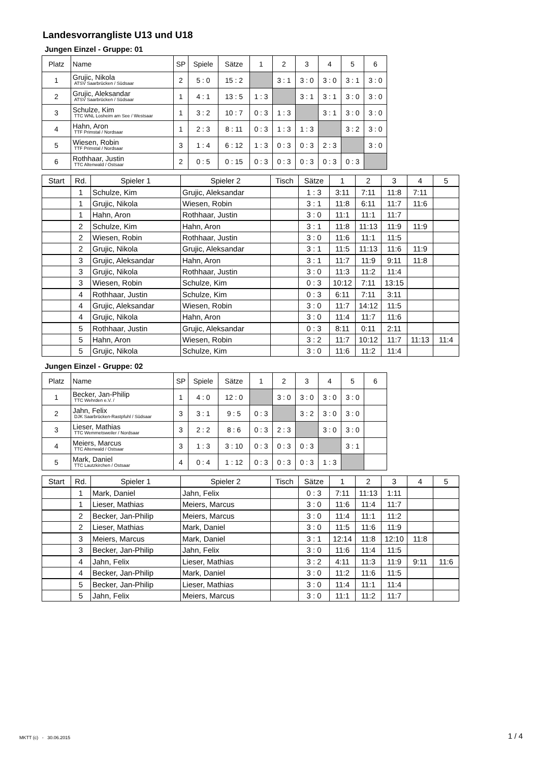Landesvorrangliste U13 und U18
Jungen Einzel - Gruppe: 01
| Platz | Name | SP | Spiele | Sätze | 1 | 2 | 3 | 4 | 5 | 6 |
| 1 | Grujic, Nikola ATSV Saarbrücken / Südsaar | 2 | 5 : 0 | 15 : 2 | | 3 : 1 | 3 : 0 | 3 : 0 | 3 : 1 | 3 : 0 |
| 2 | Grujic, Aleksandar ATSV Saarbrücken / Südsaar | 1 | 4 : 1 | 13 : 5 | 1 : 3 | | 3 : 1 | 3 : 1 | 3 : 0 | 3 : 0 |
| 3 | Schulze, Kim TTC WNL Losheim am See / Westsaar | 1 | 3 : 2 | 10 : 7 | 0 : 3 | 1 : 3 | | 3 : 1 | 3 : 0 | 3 : 0 |
| 4 | Hahn, Aron TTF Primstal / Nordsaar | 1 | 2 : 3 | 8 : 11 | 0 : 3 | 1 : 3 | 1 : 3 | | 3 : 2 | 3 : 0 |
| 5 | Wiesen, Robin TTF Primstal / Nordsaar | 3 | 1 : 4 | 6 : 12 | 1 : 3 | 0 : 3 | 0 : 3 | 2 : 3 | | 3 : 0 |
| 6 | Rothhaar, Justin TTC Altenwald / Ostsaar | 2 | 0 : 5 | 0 : 15 | 0 : 3 | 0 : 3 | 0 : 3 | 0 : 3 | 0 : 3 | |
| Start | Rd. | Spieler 1 | Spieler 2 | Tisch | Sätze | 1 | 2 | 3 | 4 | 5 |
| | 1 | Schulze, Kim | Grujic, Aleksandar | | 1 : 3 | 3:11 | 7:11 | 11:8 | 7:11 | |
| | 1 | Grujic, Nikola | Wiesen, Robin | | 3 : 1 | 11:8 | 6:11 | 11:7 | 11:6 | |
| | 1 | Hahn, Aron | Rothhaar, Justin | | 3 : 0 | 11:1 | 11:1 | 11:7 | | |
| | 2 | Schulze, Kim | Hahn, Aron | | 3 : 1 | 11:8 | 11:13 | 11:9 | 11:9 | |
| | 2 | Wiesen, Robin | Rothhaar, Justin | | 3 : 0 | 11:6 | 11:1 | 11:5 | | |
| | 2 | Grujic, Nikola | Grujic, Aleksandar | | 3 : 1 | 11:5 | 11:13 | 11:6 | 11:9 | |
| | 3 | Grujic, Aleksandar | Hahn, Aron | | 3 : 1 | 11:7 | 11:9 | 9:11 | 11:8 | |
| | 3 | Grujic, Nikola | Rothhaar, Justin | | 3 : 0 | 11:3 | 11:2 | 11:4 | | |
| | 3 | Wiesen, Robin | Schulze, Kim | | 0 : 3 | 10:12 | 7:11 | 13:15 | | |
| | 4 | Rothhaar, Justin | Schulze, Kim | | 0 : 3 | 6:11 | 7:11 | 3:11 | | |
| | 4 | Grujic, Aleksandar | Wiesen, Robin | | 3 : 0 | 11:7 | 14:12 | 11:5 | | |
| | 4 | Grujic, Nikola | Hahn, Aron | | 3 : 0 | 11:4 | 11:7 | 11:6 | | |
| | 5 | Rothhaar, Justin | Grujic, Aleksandar | | 0 : 3 | 8:11 | 0:11 | 2:11 | | |
| | 5 | Hahn, Aron | Wiesen, Robin | | 3 : 2 | 11:7 | 10:12 | 11:7 | 11:13 | 11:4 |
| | 5 | Grujic, Nikola | Schulze, Kim | | 3 : 0 | 11:6 | 11:2 | 11:4 | | |
Jungen Einzel - Gruppe: 02
| Platz | Name | SP | Spiele | Sätze | 1 | 2 | 3 | 4 | 5 | 6 |
| 1 | Becker, Jan-Philip TTC Wehrden e.V. / | 1 | 4 : 0 | 12 : 0 | | 3 : 0 | 3 : 0 | 3 : 0 | 3 : 0 | |
| 2 | Jahn, Felix DJK Saarbrücken-Rastpfuhl / Südsaar | 3 | 3 : 1 | 9 : 5 | 0 : 3 | | 3 : 2 | 3 : 0 | 3 : 0 | |
| 3 | Lieser, Mathias TTC Wemmetsweiler / Nordsaar | 3 | 2 : 2 | 8 : 6 | 0 : 3 | 2 : 3 | | 3 : 0 | 3 : 0 | |
| 4 | Meiers, Marcus TTC Altenwald / Ostsaar | 3 | 1 : 3 | 3 : 10 | 0 : 3 | 0 : 3 | 0 : 3 | | 3 : 1 | |
| 5 | Mark, Daniel TTC Lautzkirchen / Ostsaar | 4 | 0 : 4 | 1 : 12 | 0 : 3 | 0 : 3 | 0 : 3 | 1 : 3 | | |
| Start | Rd. | Spieler 1 | Spieler 2 | Tisch | Sätze | 1 | 2 | 3 | 4 | 5 |
| | 1 | Mark, Daniel | Jahn, Felix | | 0 : 3 | 7:11 | 11:13 | 1:11 | | |
| | 1 | Lieser, Mathias | Meiers, Marcus | | 3 : 0 | 11:6 | 11:4 | 11:7 | | |
| | 2 | Becker, Jan-Philip | Meiers, Marcus | | 3 : 0 | 11:4 | 11:1 | 11:2 | | |
| | 2 | Lieser, Mathias | Mark, Daniel | | 3 : 0 | 11:5 | 11:6 | 11:9 | | |
| | 3 | Meiers, Marcus | Mark, Daniel | | 3 : 1 | 12:14 | 11:8 | 12:10 | 11:8 | |
| | 3 | Becker, Jan-Philip | Jahn, Felix | | 3 : 0 | 11:6 | 11:4 | 11:5 | | |
| | 4 | Jahn, Felix | Lieser, Mathias | | 3 : 2 | 4:11 | 11:3 | 11:9 | 9:11 | 11:6 |
| | 4 | Becker, Jan-Philip | Mark, Daniel | | 3 : 0 | 11:2 | 11:6 | 11:5 | | |
| | 5 | Becker, Jan-Philip | Lieser, Mathias | | 3 : 0 | 11:4 | 11:1 | 11:4 | | |
| | 5 | Jahn, Felix | Meiers, Marcus | | 3 : 0 | 11:1 | 11:2 | 11:7 | | |
MKTT (c) - 30.06.2015 1 / 4